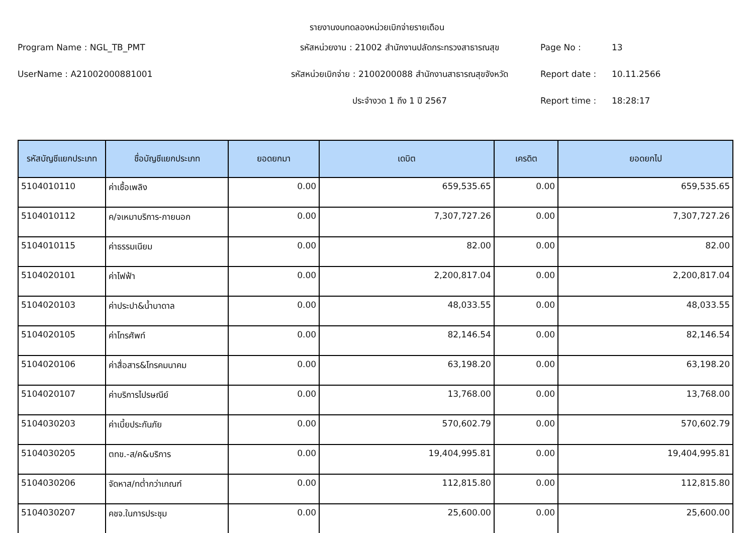รายงานงบทดลองหน่วยเบิกจ่ายรายเดือน
Program Name : NGL_TB_PMT
รหัสหน่วยงาน : 21002 สำนักงานปลัดกระทรวงสาธารณสุข
Page No :
13
UserName : A21002000881001
รหัสหน่วยเบิกจ่าย : 2100200088 สำนักงานสาธารณสุขจังหวัด
Report date :
10.11.2566
ประจำงวด 1 ถึง 1 ปี 2567
Report time :
18:28:17
| รหัสบัญชีแยกประเภท | ชื่อบัญชีแยกประเภท | ยอดยกมา | เดบิต | เครดิต | ยอดยกไป |
| --- | --- | --- | --- | --- | --- |
| 5104010110 | ค่าเชื้อเพลิง | 0.00 | 659,535.65 | 0.00 | 659,535.65 |
| 5104010112 | ค/จเหมาบริการ-ภายนอก | 0.00 | 7,307,727.26 | 0.00 | 7,307,727.26 |
| 5104010115 | ค่าธรรมเนียม | 0.00 | 82.00 | 0.00 | 82.00 |
| 5104020101 | ค่าไฟฟ้า | 0.00 | 2,200,817.04 | 0.00 | 2,200,817.04 |
| 5104020103 | ค่าประปา&น้ำบาดาล | 0.00 | 48,033.55 | 0.00 | 48,033.55 |
| 5104020105 | ค่าโทรศัพท์ | 0.00 | 82,146.54 | 0.00 | 82,146.54 |
| 5104020106 | ค่าสื่อสาร&โทรคมนาคม | 0.00 | 63,198.20 | 0.00 | 63,198.20 |
| 5104020107 | ค่าบริการไปรษณีย์ | 0.00 | 13,768.00 | 0.00 | 13,768.00 |
| 5104030203 | ค่าเบี้ยประกันภัย | 0.00 | 570,602.79 | 0.00 | 570,602.79 |
| 5104030205 | ตทข.-ส/ค&บริการ | 0.00 | 19,404,995.81 | 0.00 | 19,404,995.81 |
| 5104030206 | จัดหาส/ทต่ำกว่าเกณฑ์ | 0.00 | 112,815.80 | 0.00 | 112,815.80 |
| 5104030207 | คชจ.ในการประชุม | 0.00 | 25,600.00 | 0.00 | 25,600.00 |